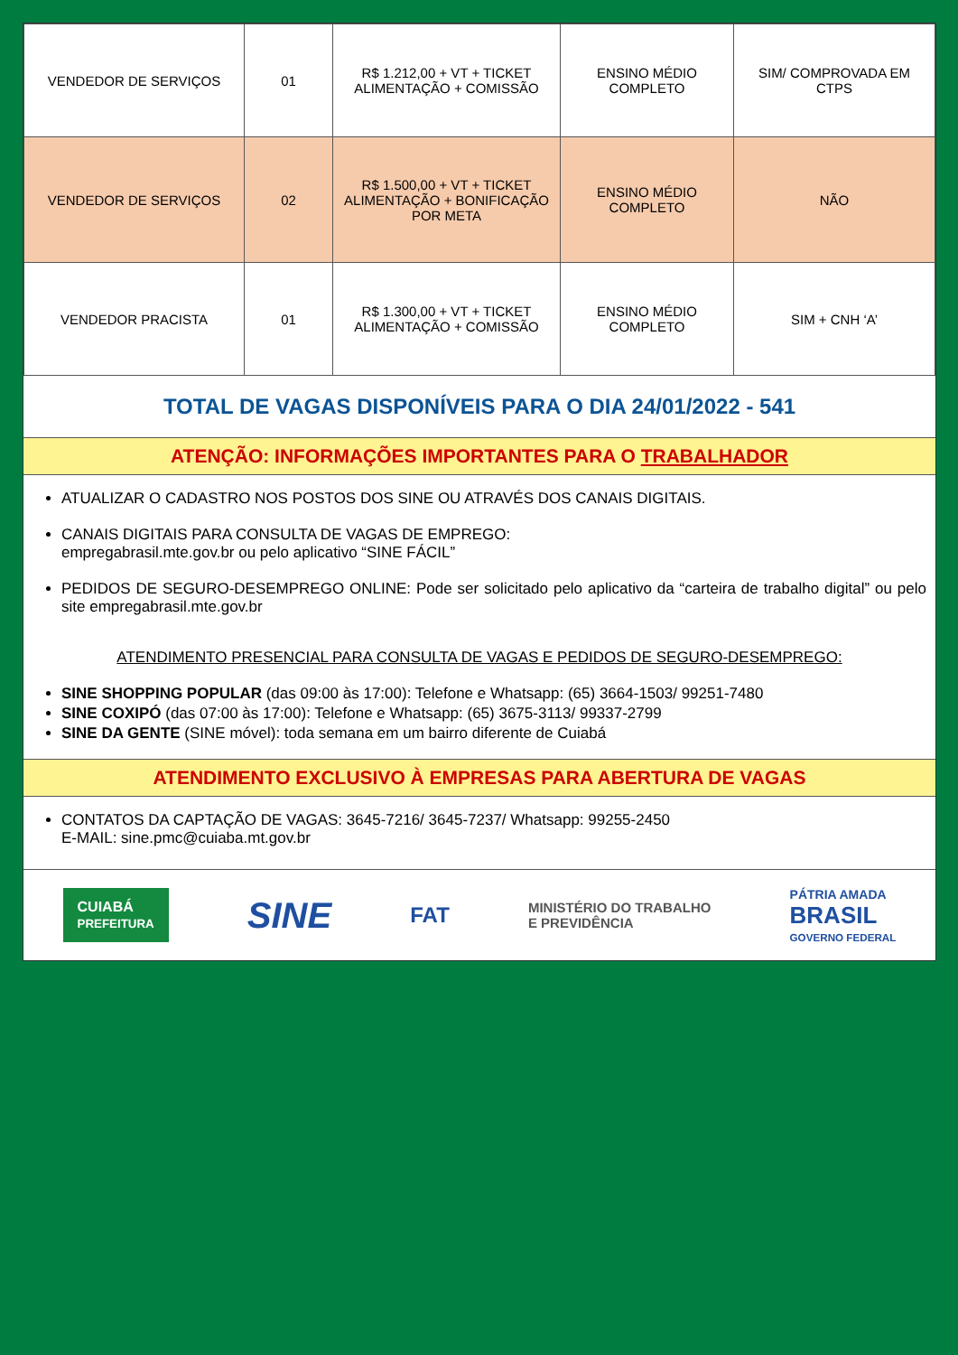| VENDEDOR DE SERVIÇOS | 01 | R$ 1.212,00 + VT + TICKET ALIMENTAÇÃO + COMISSÃO | ENSINO MÉDIO COMPLETO | SIM/ COMPROVADA EM CTPS |
| VENDEDOR DE SERVIÇOS | 02 | R$ 1.500,00 + VT + TICKET ALIMENTAÇÃO + BONIFICAÇÃO POR META | ENSINO MÉDIO COMPLETO | NÃO |
| VENDEDOR PRACISTA | 01 | R$ 1.300,00 + VT + TICKET ALIMENTAÇÃO + COMISSÃO | ENSINO MÉDIO COMPLETO | SIM + CNH ‘A’ |
TOTAL DE VAGAS DISPONÍVEIS PARA O DIA 24/01/2022 - 541
ATENÇÃO: INFORMAÇÕES IMPORTANTES PARA O TRABALHADOR
ATUALIZAR O CADASTRO NOS POSTOS DOS SINE OU ATRAVÉS DOS CANAIS DIGITAIS.
CANAIS DIGITAIS PARA CONSULTA DE VAGAS DE EMPREGO:
empregabrasil.mte.gov.br ou pelo aplicativo “SINE FÁCIL”
PEDIDOS DE SEGURO-DESEMPREGO ONLINE: Pode ser solicitado pelo aplicativo da “carteira de trabalho digital” ou pelo site empregabrasil.mte.gov.br
ATENDIMENTO PRESENCIAL PARA CONSULTA DE VAGAS E PEDIDOS DE SEGURO-DESEMPREGO:
SINE SHOPPING POPULAR (das 09:00 às 17:00): Telefone e Whatsapp: (65) 3664-1503/ 99251-7480
SINE COXIPÓ (das 07:00 às 17:00): Telefone e Whatsapp: (65) 3675-3113/ 99337-2799
SINE DA GENTE (SINE móvel): toda semana em um bairro diferente de Cuiabá
ATENDIMENTO EXCLUSIVO À EMPRESAS PARA ABERTURA DE VAGAS
CONTATOS DA CAPTAÇÃO DE VAGAS: 3645-7216/ 3645-7237/ Whatsapp: 99255-2450
E-MAIL: sine.pmc@cuiaba.mt.gov.br
CUIABÁ
PREFEITURA
SINE
FAT
MINISTÉRIO DO TRABALHO
E PREVIDÊNCIA
PÁTRIA AMADA
BRASIL
GOVERNO FEDERAL